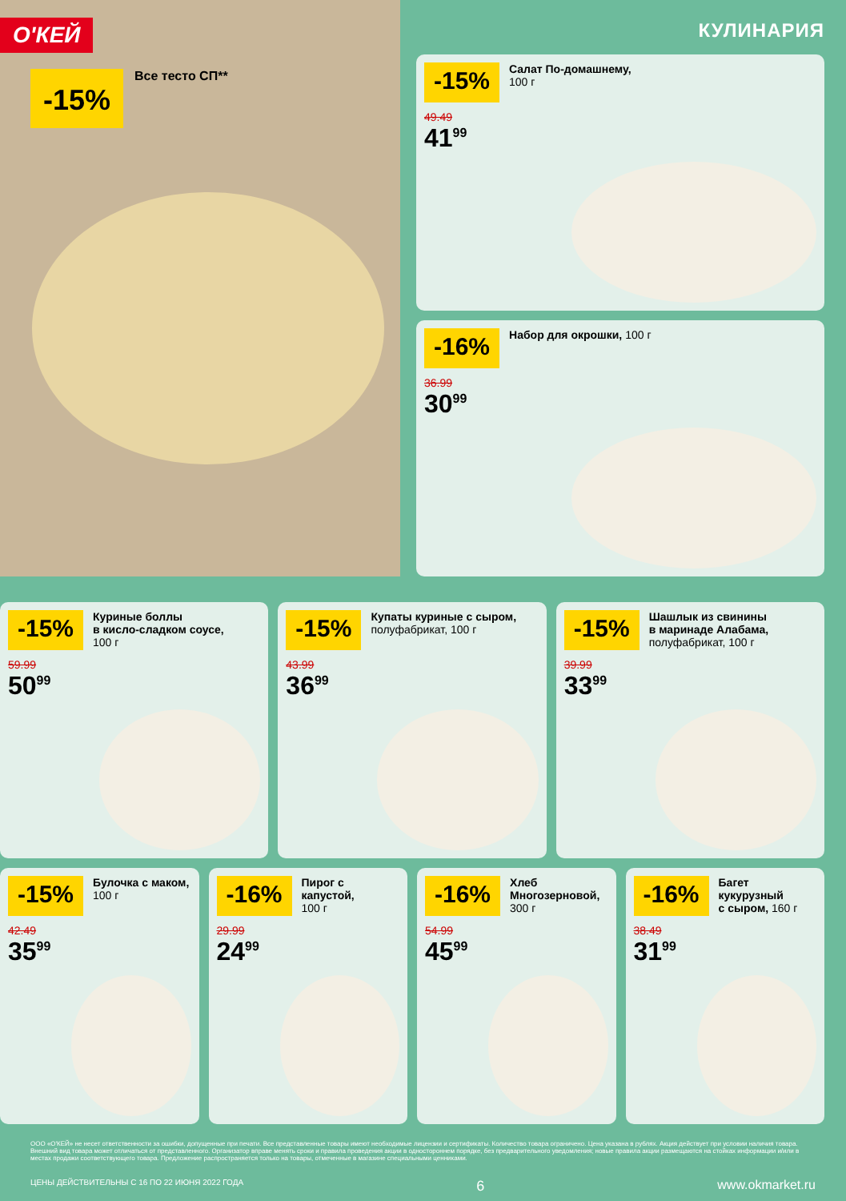О'КЕЙ
-15%
Все тесто СП**
КУЛИНАРИЯ
-15%
Салат По-домашнему,
100 г
49.49
41<sup>99</sup>
-16%
Набор для окрошки, 100 г
36.99
30<sup>99</sup>
-15%
Куриные боллы
в кисло-сладком соусе,
100 г
59.99
50<sup>99</sup>
-15%
Купаты куриные с сыром,
полуфабрикат, 100 г
43.99
36<sup>99</sup>
-15%
Шашлык из свинины
в маринаде Алабама,
полуфабрикат, 100 г
39.99
33<sup>99</sup>
-15%
Булочка с маком,
100 г
42.49
35<sup>99</sup>
-16%
Пирог с капустой,
100 г
29.99
24<sup>99</sup>
-16%
Хлеб
Многозерновой,
300 г
54.99
45<sup>99</sup>
-16%
Багет кукурузный
с сыром, 160 г
38.49
31<sup>99</sup>
ООО «О'КЕЙ» не несет ответственности за ошибки, допущенные при печати. Все представленные товары имеют необходимые лицензии и сертификаты. Количество товара ограничено. Цена указана в рублях. Акция действует при условии наличия товара. Внешний вид товара может отличаться от представленного. Организатор вправе менять сроки и правила проведения акции в одностороннем порядке, без предварительного уведомления; новые правила акции размещаются на стойках информации и/или в местах продажи соответствующего товара. Предложение распространяется только на товары, отмеченные в магазине специальными ценниками.
ЦЕНЫ ДЕЙСТВИТЕЛЬНЫ С 16 ПО 22 ИЮНЯ 2022 ГОДА 6 www.okmarket.ru